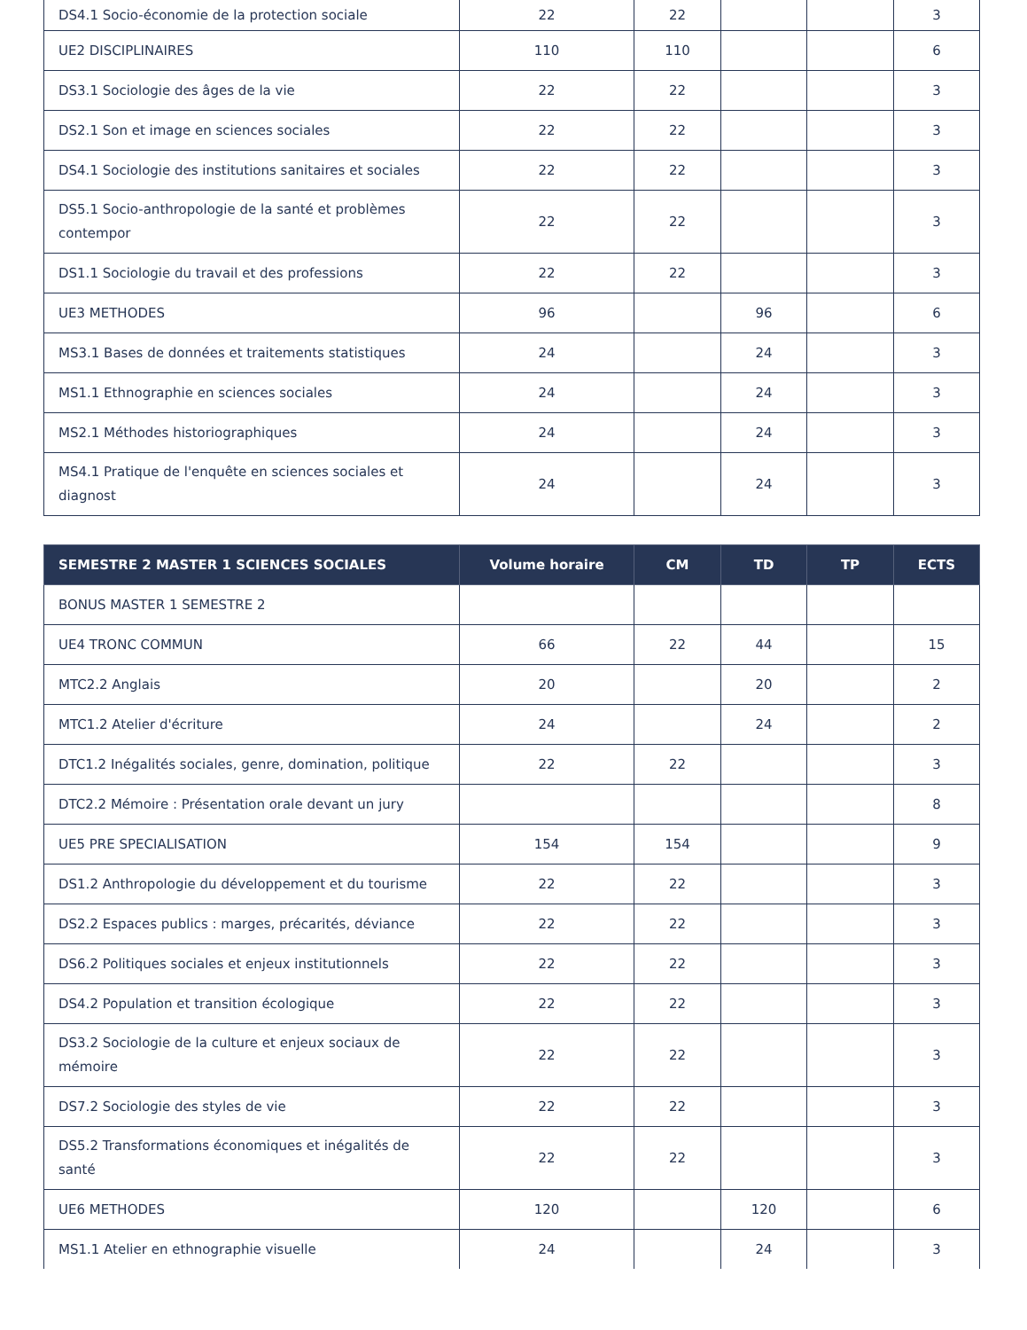| DS4.1 Socio-économie de la protection sociale | 22 | 22 | | | 3 |
| UE2 DISCIPLINAIRES | 110 | 110 | | | 6 |
| DS3.1 Sociologie des âges de la vie | 22 | 22 | | | 3 |
| DS2.1 Son et image en sciences sociales | 22 | 22 | | | 3 |
| DS4.1 Sociologie des institutions sanitaires et sociales | 22 | 22 | | | 3 |
| DS5.1 Socio-anthropologie de la santé et problèmes contempor | 22 | 22 | | | 3 |
| DS1.1 Sociologie du travail et des professions | 22 | 22 | | | 3 |
| UE3 METHODES | 96 | | 96 | | 6 |
| MS3.1 Bases de données et traitements statistiques | 24 | | 24 | | 3 |
| MS1.1 Ethnographie en sciences sociales | 24 | | 24 | | 3 |
| MS2.1 Méthodes historiographiques | 24 | | 24 | | 3 |
| MS4.1 Pratique de l'enquête en sciences sociales et diagnost | 24 | | 24 | | 3 |
| SEMESTRE 2 MASTER 1 SCIENCES SOCIALES | Volume horaire | CM | TD | TP | ECTS |
| --- | --- | --- | --- | --- | --- |
| BONUS MASTER 1 SEMESTRE 2 | | | | | |
| UE4 TRONC COMMUN | 66 | 22 | 44 | | 15 |
| MTC2.2 Anglais | 20 | | 20 | | 2 |
| MTC1.2 Atelier d'écriture | 24 | | 24 | | 2 |
| DTC1.2 Inégalités sociales, genre, domination, politique | 22 | 22 | | | 3 |
| DTC2.2 Mémoire : Présentation orale devant un jury | | | | | 8 |
| UE5 PRE SPECIALISATION | 154 | 154 | | | 9 |
| DS1.2 Anthropologie du développement et du tourisme | 22 | 22 | | | 3 |
| DS2.2 Espaces publics : marges, précarités, déviance | 22 | 22 | | | 3 |
| DS6.2 Politiques sociales et enjeux institutionnels | 22 | 22 | | | 3 |
| DS4.2 Population et transition écologique | 22 | 22 | | | 3 |
| DS3.2 Sociologie de la culture et enjeux sociaux de mémoire | 22 | 22 | | | 3 |
| DS7.2 Sociologie des styles de vie | 22 | 22 | | | 3 |
| DS5.2 Transformations économiques et inégalités de santé | 22 | 22 | | | 3 |
| UE6 METHODES | 120 | | 120 | | 6 |
| MS1.1 Atelier en ethnographie visuelle | 24 | | 24 | | 3 |